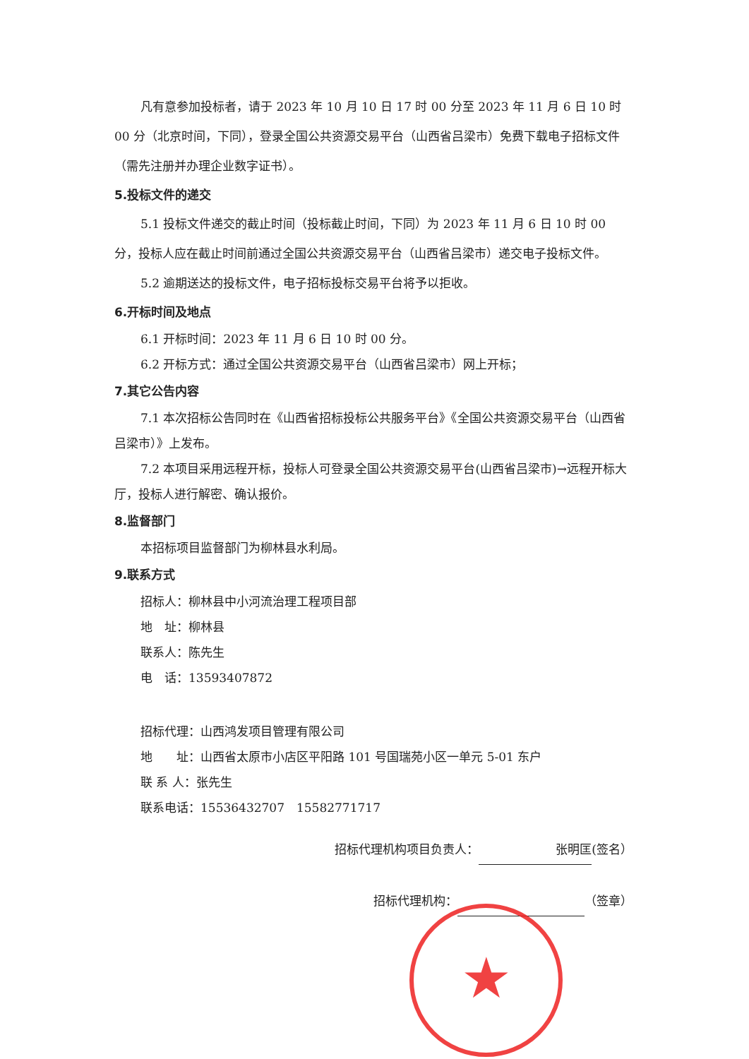凡有意参加投标者，请于 2023 年 10 月 10 日 17 时 00 分至 2023 年 11 月 6 日 10 时 00 分（北京时间，下同），登录全国公共资源交易平台（山西省吕梁市）免费下载电子招标文件（需先注册并办理企业数字证书）。
5.投标文件的递交
5.1 投标文件递交的截止时间（投标截止时间，下同）为 2023 年 11 月 6 日 10 时 00 分，投标人应在截止时间前通过全国公共资源交易平台（山西省吕梁市）递交电子投标文件。
5.2 逾期送达的投标文件，电子招标投标交易平台将予以拒收。
6.开标时间及地点
6.1 开标时间：2023 年 11 月 6 日 10 时 00 分。
6.2 开标方式：通过全国公共资源交易平台（山西省吕梁市）网上开标；
7.其它公告内容
7.1 本次招标公告同时在《山西省招标投标公共服务平台》《全国公共资源交易平台（山西省吕梁市）》上发布。
7.2 本项目采用远程开标，投标人可登录全国公共资源交易平台(山西省吕梁市)→远程开标大厅，投标人进行解密、确认报价。
8.监督部门
本招标项目监督部门为柳林县水利局。
9.联系方式
招标人：柳林县中小河流治理工程项目部
地　址：柳林县
联系人：陈先生
电　话：13593407872
招标代理：山西鸿发项目管理有限公司
地　　址：山西省太原市小店区平阳路 101 号国瑞苑小区一单元 5-01 东户
联 系 人：张先生
联系电话：15536432707　15582771717
招标代理机构项目负责人： 张明匡 (签名）
招标代理机构： （签章）
★